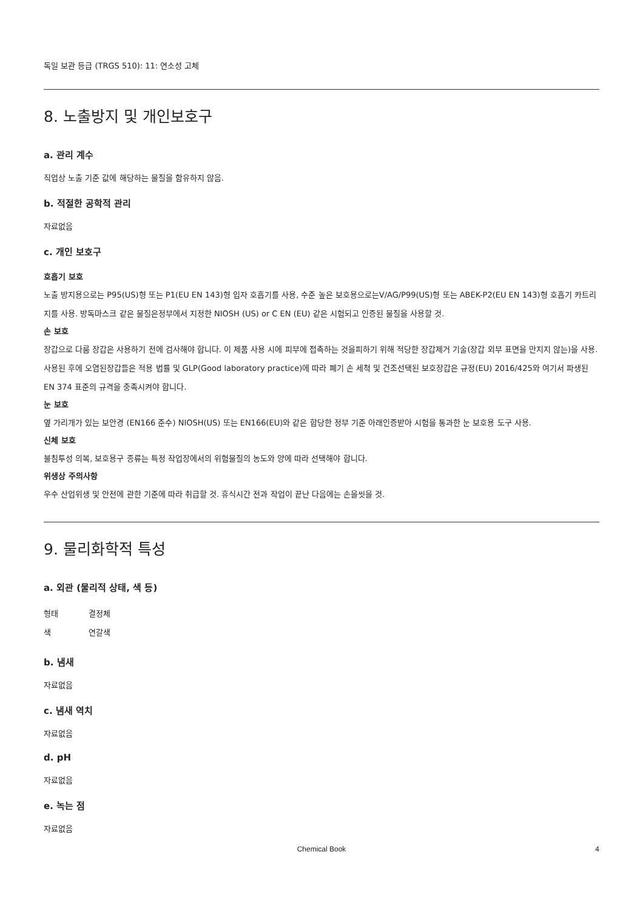독일 보관 등급 (TRGS 510): 11: 연소성 고체
8. 노출방지 및 개인보호구
a. 관리 계수
직업상 노출 기준 값에 해당하는 물질을 함유하지 않음.
b. 적절한 공학적 관리
자료없음
c. 개인 보호구
호흡기 보호
노출 방지용으로는 P95(US)형 또는 P1(EU EN 143)형 입자 호흡기를 사용, 수준 높은 보호용으로는V/AG/P99(US)형 또는 ABEK-P2(EU EN 143)형 호흡기 카트리지를 사용. 방독마스크 같은 물질은정부에서 지정한 NIOSH (US) or C EN (EU) 같은 시험되고 인증된 물질을 사용할 것.
손 보호
장갑으로 다룸 장갑은 사용하기 전에 검사해야 합니다. 이 제품 사용 시에 피부에 접촉하는 것을피하기 위해 적당한 장갑제거 기술(장갑 외부 표면을 만지지 않는)을 사용. 사용된 후에 오염된장갑들은 적용 법률 및 GLP(Good laboratory practice)에 따라 폐기 손 세척 및 건조선택된 보호장갑은 규정(EU) 2016/425와 여기서 파생된 EN 374 표준의 규격을 충족시켜야 합니다.
눈 보호
옆 가리개가 있는 보안경 (EN166 준수) NIOSH(US) 또는 EN166(EU)와 같은 합당한 정부 기준 아래인증받아 시험을 통과한 눈 보호용 도구 사용.
신체 보호
불침투성 의복, 보호용구 종류는 특정 작업장에서의 위험물질의 농도와 양에 따라 선택해야 합니다.
위생상 주의사항
우수 산업위생 및 안전에 관한 기준에 따라 취급할 것. 휴식시간 전과 작업이 끝난 다음에는 손을씻을 것.
9. 물리화학적 특성
a. 외관 (물리적 상태, 색 등)
형태 결정체
색 연갈색
b. 냄새
자료없음
c. 냄새 역치
자료없음
d. pH
자료없음
e. 녹는 점
자료없음
Chemical Book 4